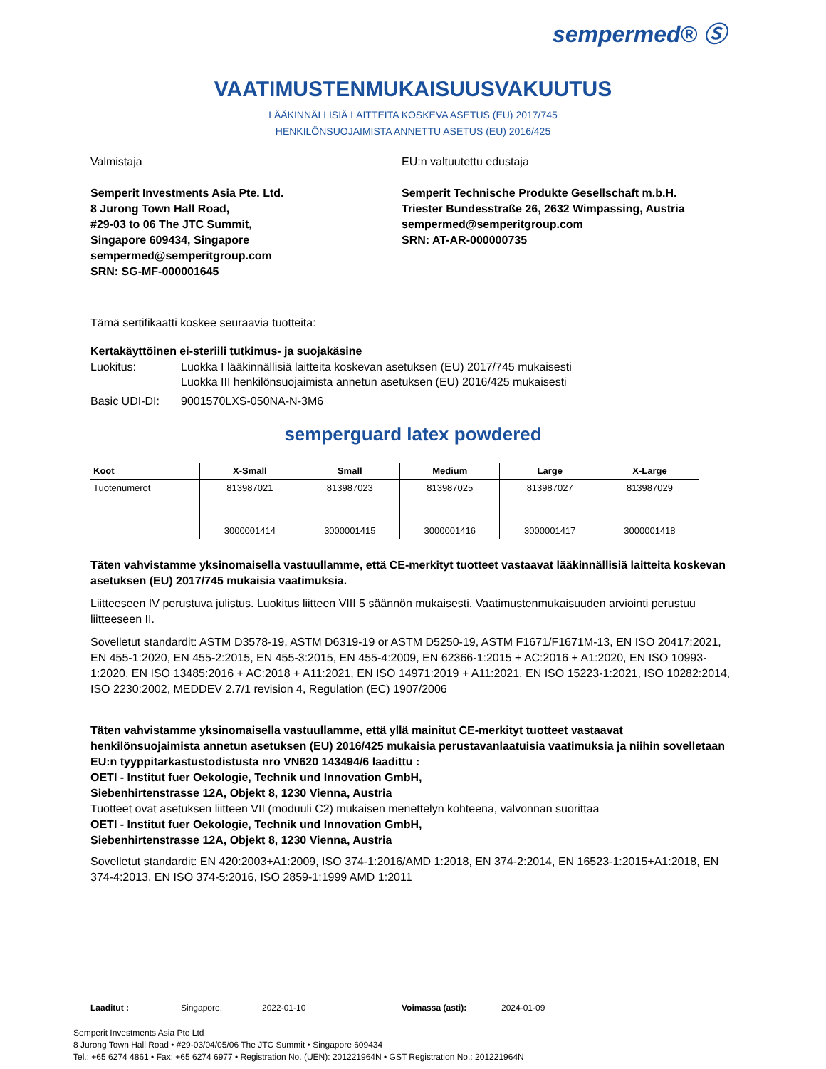sempermed® Ⓢ
VAATIMUSTENMUKAISUUSVAKUUTUS
LÄÄKINNÄLLISIÄ LAITTEITA KOSKEVA ASETUS (EU) 2017/745
HENKILÖNSUOJAIMISTA ANNETTU ASETUS (EU) 2016/425
Valmistaja
Semperit Investments Asia Pte. Ltd.
8 Jurong Town Hall Road,
#29-03 to 06 The JTC Summit,
Singapore 609434, Singapore
sempermed@semperitgroup.com
SRN: SG-MF-000001645
EU:n valtuutettu edustaja
Semperit Technische Produkte Gesellschaft m.b.H.
Triester Bundesstraße 26, 2632 Wimpassing, Austria
sempermed@semperitgroup.com
SRN: AT-AR-000000735
Tämä sertifikaatti koskee seuraavia tuotteita:
Kertakäyttöinen ei-steriili tutkimus- ja suojakäsine
Luokitus: Luokka I lääkinnällisiä laitteita koskevan asetuksen (EU) 2017/745 mukaisesti
Luokka III henkilönsuojaimista annetun asetuksen (EU) 2016/425 mukaisesti
Basic UDI-DI: 9001570LXS-050NA-N-3M6
semperguard latex powdered
| Koot | X-Small | Small | Medium | Large | X-Large |
| --- | --- | --- | --- | --- | --- |
| Tuotenumerot | 813987021 3000001414 | 813987023 3000001415 | 813987025 3000001416 | 813987027 3000001417 | 813987029 3000001418 |
Täten vahvistamme yksinomaisella vastuullamme, että CE-merkityt tuotteet vastaavat lääkinnällisiä laitteita koskevan asetuksen (EU) 2017/745 mukaisia vaatimuksia.
Liitteeseen IV perustuva julistus. Luokitus liitteen VIII 5 säännön mukaisesti. Vaatimustenmukaisuuden arviointi perustuu liitteeseen II.
Sovelletut standardit: ASTM D3578-19, ASTM D6319-19 or ASTM D5250-19, ASTM F1671/F1671M-13, EN ISO 20417:2021, EN 455-1:2020, EN 455-2:2015, EN 455-3:2015, EN 455-4:2009, EN 62366-1:2015 + AC:2016 + A1:2020, EN ISO 10993-1:2020, EN ISO 13485:2016 + AC:2018 + A11:2021, EN ISO 14971:2019 + A11:2021, EN ISO 15223-1:2021, ISO 10282:2014, ISO 2230:2002, MEDDEV 2.7/1 revision 4, Regulation (EC) 1907/2006
Täten vahvistamme yksinomaisella vastuullamme, että yllä mainitut CE-merkityt tuotteet vastaavat henkilönsuojaimista annetun asetuksen (EU) 2016/425 mukaisia perustavanlaatuisia vaatimuksia ja niihin sovelletaan EU:n tyyppitarkastustodistusta nro VN620 143494/6 laadittu :
OETI - Institut fuer Oekologie, Technik und Innovation GmbH,
Siebenhirtenstrasse 12A, Objekt 8, 1230 Vienna, Austria
Tuotteet ovat asetuksen liitteen VII (moduuli C2) mukaisen menettelyn kohteena, valvonnan suorittaa
OETI - Institut fuer Oekologie, Technik und Innovation GmbH,
Siebenhirtenstrasse 12A, Objekt 8, 1230 Vienna, Austria
Sovelletut standardit: EN 420:2003+A1:2009, ISO 374-1:2016/AMD 1:2018, EN 374-2:2014, EN 16523-1:2015+A1:2018, EN 374-4:2013, EN ISO 374-5:2016, ISO 2859-1:1999 AMD 1:2011
Laaditut : Singapore, 2022-01-10 Voimassa (asti): 2024-01-09
Semperit Investments Asia Pte Ltd
8 Jurong Town Hall Road • #29-03/04/05/06 The JTC Summit • Singapore 609434
Tel.: +65 6274 4861 • Fax: +65 6274 6977 • Registration No. (UEN): 201221964N • GST Registration No.: 201221964N